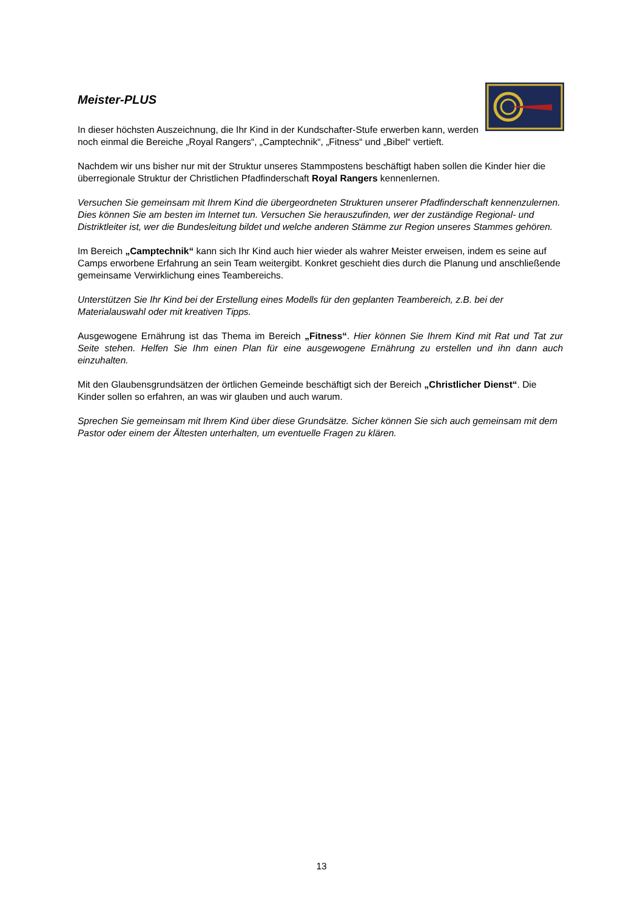Meister-PLUS
In dieser höchsten Auszeichnung, die Ihr Kind in der Kundschafter-Stufe erwerben kann, werden noch einmal die Bereiche „Royal Rangers“, „Camptechnik“, „Fitness“ und „Bibel“ vertieft.
Nachdem wir uns bisher nur mit der Struktur unseres Stammpostens beschäftigt haben sollen die Kinder hier die überregionale Struktur der Christlichen Pfadfinderschaft Royal Rangers kennenlernen.
Versuchen Sie gemeinsam mit Ihrem Kind die übergeordneten Strukturen unserer Pfadfinderschaft kennenzulernen. Dies können Sie am besten im Internet tun. Versuchen Sie herauszufinden, wer der zuständige Regional- und Distriktleiter ist, wer die Bundesleitung bildet und welche anderen Stämme zur Region unseres Stammes gehören.
Im Bereich „Camptechnik“ kann sich Ihr Kind auch hier wieder als wahrer Meister erweisen, indem es seine auf Camps erworbene Erfahrung an sein Team weitergibt. Konkret geschieht dies durch die Planung und anschließende gemeinsame Verwirklichung eines Teambereichs.
Unterstützen Sie Ihr Kind bei der Erstellung eines Modells für den geplanten Teambereich, z.B. bei der Materialauswahl oder mit kreativen Tipps.
Ausgewogene Ernährung ist das Thema im Bereich „Fitness“. Hier können Sie Ihrem Kind mit Rat und Tat zur Seite stehen. Helfen Sie Ihm einen Plan für eine ausgewogene Ernährung zu erstellen und ihn dann auch einzuhalten.
Mit den Glaubensgrundsätzen der örtlichen Gemeinde beschäftigt sich der Bereich „Christlicher Dienst“. Die Kinder sollen so erfahren, an was wir glauben und auch warum.
Sprechen Sie gemeinsam mit Ihrem Kind über diese Grundsätze. Sicher können Sie sich auch gemeinsam mit dem Pastor oder einem der Ältesten unterhalten, um eventuelle Fragen zu klären.
13